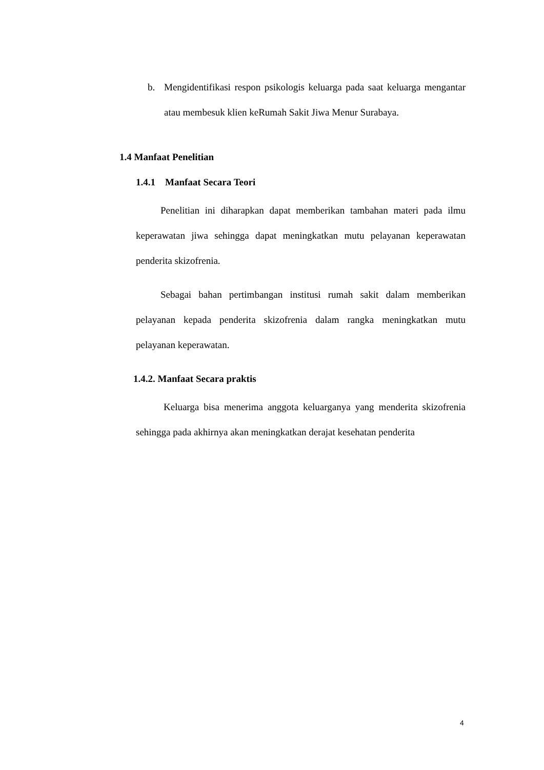b. Mengidentifikasi respon psikologis keluarga pada saat keluarga mengantar atau membesuk klien keRumah Sakit Jiwa Menur Surabaya.
1.4 Manfaat Penelitian
1.4.1 Manfaat Secara Teori
Penelitian ini diharapkan dapat memberikan tambahan materi pada ilmu keperawatan jiwa sehingga dapat meningkatkan mutu pelayanan keperawatan penderita skizofrenia.
Sebagai bahan pertimbangan institusi rumah sakit dalam memberikan pelayanan kepada penderita skizofrenia dalam rangka meningkatkan mutu pelayanan keperawatan.
1.4.2. Manfaat Secara praktis
Keluarga bisa menerima anggota keluarganya yang menderita skizofrenia sehingga pada akhirnya akan meningkatkan derajat kesehatan penderita
4